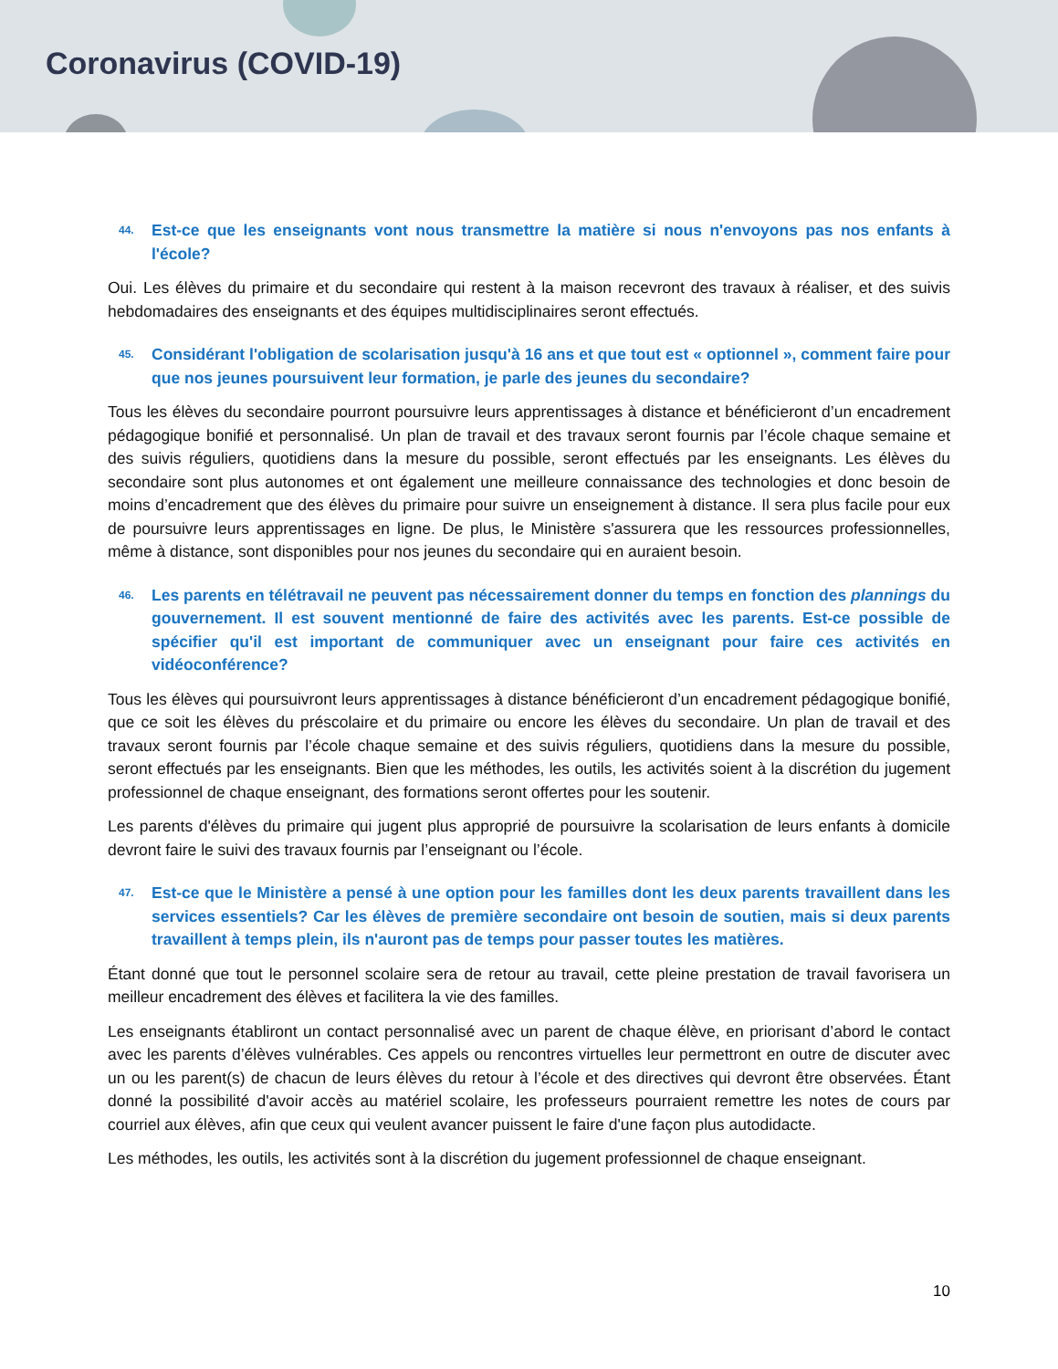Coronavirus (COVID-19)
44. Est-ce que les enseignants vont nous transmettre la matière si nous n'envoyons pas nos enfants à l'école?
Oui. Les élèves du primaire et du secondaire qui restent à la maison recevront des travaux à réaliser, et des suivis hebdomadaires des enseignants et des équipes multidisciplinaires seront effectués.
45. Considérant l'obligation de scolarisation jusqu'à 16 ans et que tout est « optionnel », comment faire pour que nos jeunes poursuivent leur formation, je parle des jeunes du secondaire?
Tous les élèves du secondaire pourront poursuivre leurs apprentissages à distance et bénéficieront d’un encadrement pédagogique bonifié et personnalisé. Un plan de travail et des travaux seront fournis par l’école chaque semaine et des suivis réguliers, quotidiens dans la mesure du possible, seront effectués par les enseignants. Les élèves du secondaire sont plus autonomes et ont également une meilleure connaissance des technologies et donc besoin de moins d’encadrement que des élèves du primaire pour suivre un enseignement à distance. Il sera plus facile pour eux de poursuivre leurs apprentissages en ligne. De plus, le Ministère s'assurera que les ressources professionnelles, même à distance, sont disponibles pour nos jeunes du secondaire qui en auraient besoin.
46. Les parents en télétravail ne peuvent pas nécessairement donner du temps en fonction des plannings du gouvernement. Il est souvent mentionné de faire des activités avec les parents. Est-ce possible de spécifier qu'il est important de communiquer avec un enseignant pour faire ces activités en vidéoconférence?
Tous les élèves qui poursuivront leurs apprentissages à distance bénéficieront d’un encadrement pédagogique bonifié, que ce soit les élèves du préscolaire et du primaire ou encore les élèves du secondaire. Un plan de travail et des travaux seront fournis par l’école chaque semaine et des suivis réguliers, quotidiens dans la mesure du possible, seront effectués par les enseignants. Bien que les méthodes, les outils, les activités soient à la discrétion du jugement professionnel de chaque enseignant, des formations seront offertes pour les soutenir.
Les parents d'élèves du primaire qui jugent plus approprié de poursuivre la scolarisation de leurs enfants à domicile devront faire le suivi des travaux fournis par l’enseignant ou l’école.
47. Est-ce que le Ministère a pensé à une option pour les familles dont les deux parents travaillent dans les services essentiels? Car les élèves de première secondaire ont besoin de soutien, mais si deux parents travaillent à temps plein, ils n'auront pas de temps pour passer toutes les matières.
Étant donné que tout le personnel scolaire sera de retour au travail, cette pleine prestation de travail favorisera un meilleur encadrement des élèves et facilitera la vie des familles.
Les enseignants établiront un contact personnalisé avec un parent de chaque élève, en priorisant d’abord le contact avec les parents d’élèves vulnérables. Ces appels ou rencontres virtuelles leur permettront en outre de discuter avec un ou les parent(s) de chacun de leurs élèves du retour à l’école et des directives qui devront être observées. Étant donné la possibilité d'avoir accès au matériel scolaire, les professeurs pourraient remettre les notes de cours par courriel aux élèves, afin que ceux qui veulent avancer puissent le faire d'une façon plus autodidacte.
Les méthodes, les outils, les activités sont à la discrétion du jugement professionnel de chaque enseignant.
10